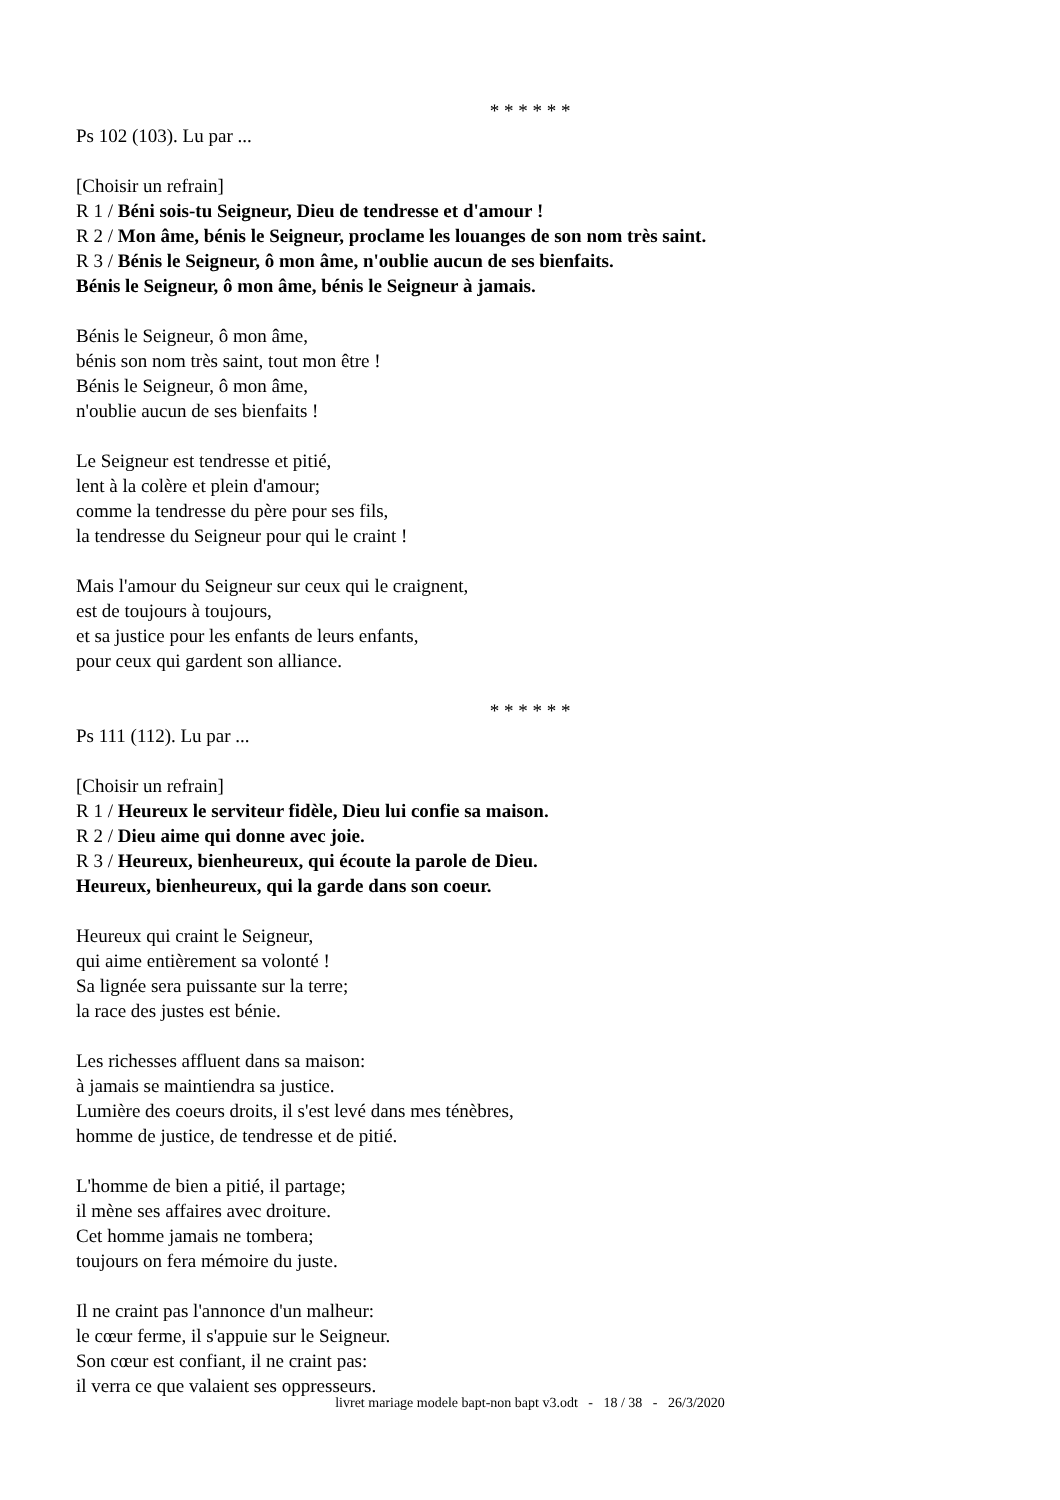* * * * * *
Ps 102 (103). Lu par ...
[Choisir un refrain]
R 1 / Béni sois-tu Seigneur, Dieu de tendresse et d'amour !
R 2 / Mon âme, bénis le Seigneur, proclame les louanges de son nom très saint.
R 3 / Bénis le Seigneur, ô mon âme, n'oublie aucun de ses bienfaits.
Bénis le Seigneur, ô mon âme, bénis le Seigneur à jamais.
Bénis le Seigneur, ô mon âme,
bénis son nom très saint, tout mon être !
Bénis le Seigneur, ô mon âme,
n'oublie aucun de ses bienfaits !
Le Seigneur est tendresse et pitié,
lent à la colère et plein d'amour;
comme la tendresse du père pour ses fils,
la tendresse du Seigneur pour qui le craint !
Mais l'amour du Seigneur sur ceux qui le craignent,
est de toujours à toujours,
et sa justice pour les enfants de leurs enfants,
pour ceux qui gardent son alliance.
* * * * * *
Ps 111 (112). Lu par ...
[Choisir un refrain]
R 1 / Heureux le serviteur fidèle, Dieu lui confie sa maison.
R 2 / Dieu aime qui donne avec joie.
R 3 / Heureux, bienheureux, qui écoute la parole de Dieu.
Heureux, bienheureux, qui la garde dans son coeur.
Heureux qui craint le Seigneur,
qui aime entièrement sa volonté !
Sa lignée sera puissante sur la terre;
la race des justes est bénie.
Les richesses affluent dans sa maison:
à jamais se maintiendra sa justice.
Lumière des coeurs droits, il s'est levé dans mes ténèbres,
homme de justice, de tendresse et de pitié.
L'homme de bien a pitié, il partage;
il mène ses affaires avec droiture.
Cet homme jamais ne tombera;
toujours on fera mémoire du juste.
Il ne craint pas l'annonce d'un malheur:
le cœur ferme, il s'appuie sur le Seigneur.
Son cœur est confiant, il ne craint pas:
il verra ce que valaient ses oppresseurs.
livret mariage modele bapt-non bapt v3.odt - 18 / 38 - 26/3/2020